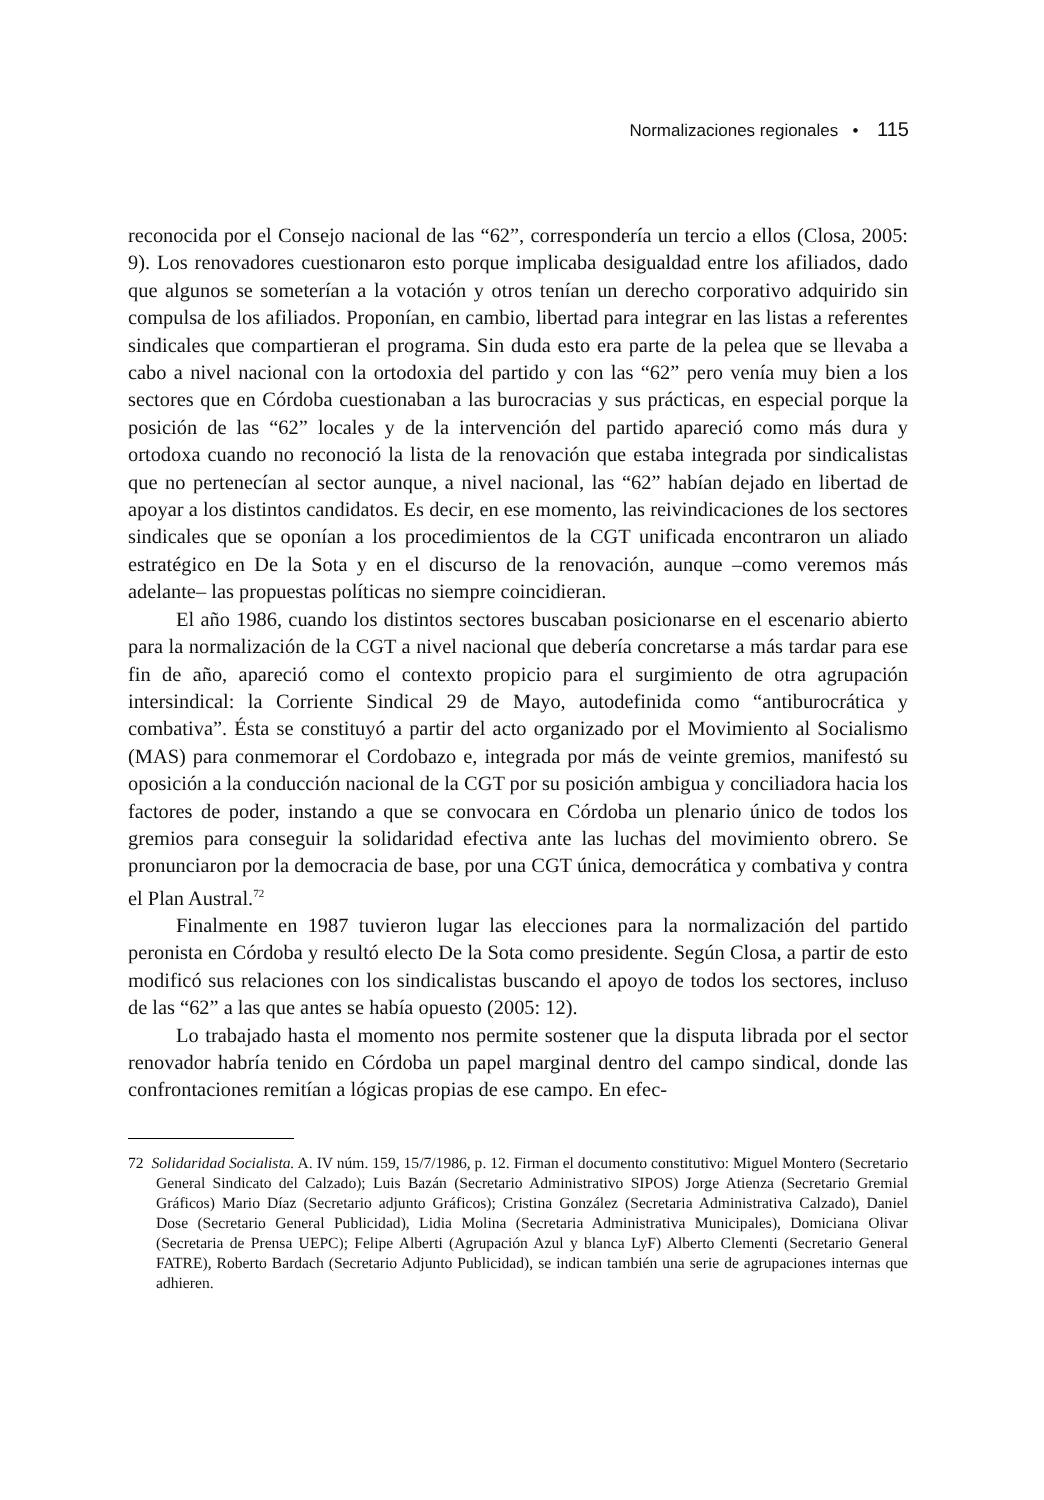Normalizaciones regionales • 115
reconocida por el Consejo nacional de las “62”, correspondería un tercio a ellos (Closa, 2005: 9). Los renovadores cuestionaron esto porque implicaba desigualdad entre los afiliados, dado que algunos se someterían a la votación y otros tenían un derecho corporativo adquirido sin compulsa de los afiliados. Proponían, en cambio, libertad para integrar en las listas a referentes sindicales que compartieran el programa. Sin duda esto era parte de la pelea que se llevaba a cabo a nivel nacional con la ortodoxia del partido y con las “62” pero venía muy bien a los sectores que en Córdoba cuestionaban a las burocracias y sus prácticas, en especial porque la posición de las “62” locales y de la intervención del partido apareció como más dura y ortodoxa cuando no reconoció la lista de la renovación que estaba integrada por sindicalistas que no pertenecían al sector aunque, a nivel nacional, las “62” habían dejado en libertad de apoyar a los distintos candidatos. Es decir, en ese momento, las reivindicaciones de los sectores sindicales que se oponían a los procedimientos de la CGT unificada encontraron un aliado estratégico en De la Sota y en el discurso de la renovación, aunque –como veremos más adelante– las propuestas políticas no siempre coincidieran.
El año 1986, cuando los distintos sectores buscaban posicionarse en el escenario abierto para la normalización de la CGT a nivel nacional que debería concretarse a más tardar para ese fin de año, apareció como el contexto propicio para el surgimiento de otra agrupación intersindical: la Corriente Sindical 29 de Mayo, autodefinida como “antiburocrática y combativa”. Ésta se constituyó a partir del acto organizado por el Movimiento al Socialismo (MAS) para conmemorar el Cordobazo e, integrada por más de veinte gremios, manifestó su oposición a la conducción nacional de la CGT por su posición ambigua y conciliadora hacia los factores de poder, instando a que se convocara en Córdoba un plenario único de todos los gremios para conseguir la solidaridad efectiva ante las luchas del movimiento obrero. Se pronunciaron por la democracia de base, por una CGT única, democrática y combativa y contra el Plan Austral.<sup>72</sup>
Finalmente en 1987 tuvieron lugar las elecciones para la normalización del partido peronista en Córdoba y resultó electo De la Sota como presidente. Según Closa, a partir de esto modificó sus relaciones con los sindicalistas buscando el apoyo de todos los sectores, incluso de las “62” a las que antes se había opuesto (2005: 12).
Lo trabajado hasta el momento nos permite sostener que la disputa librada por el sector renovador habría tenido en Córdoba un papel marginal dentro del campo sindical, donde las confrontaciones remitían a lógicas propias de ese campo. En efec-
72 Solidaridad Socialista. A. IV núm. 159, 15/7/1986, p. 12. Firman el documento constitutivo: Miguel Montero (Secretario General Sindicato del Calzado); Luis Bazán (Secretario Administrativo SIPOS) Jorge Atienza (Secretario Gremial Gráficos) Mario Díaz (Secretario adjunto Gráficos); Cristina González (Secretaria Administrativa Calzado), Daniel Dose (Secretario General Publicidad), Lidia Molina (Secretaria Administrativa Municipales), Domiciana Olivar (Secretaria de Prensa UEPC); Felipe Alberti (Agrupación Azul y blanca LyF) Alberto Clementi (Secretario General FATRE), Roberto Bardach (Secretario Adjunto Publicidad), se indican también una serie de agrupaciones internas que adhieren.